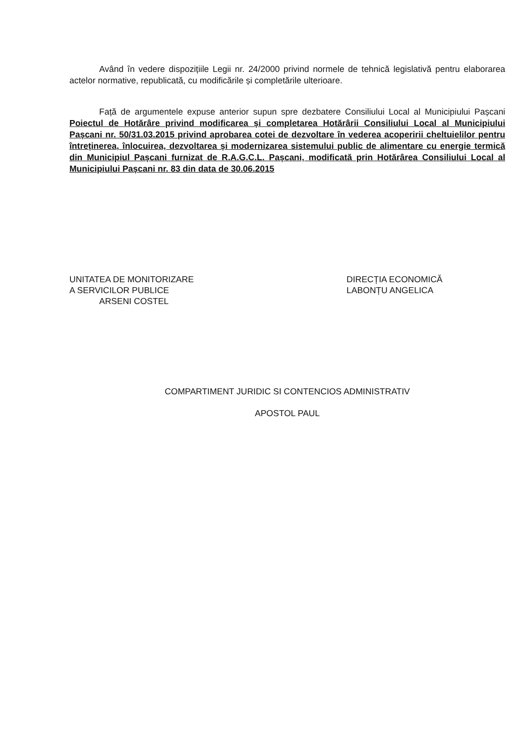Având în vedere dispozițiile Legii nr. 24/2000 privind normele de tehnică legislativă pentru elaborarea actelor normative, republicată, cu modificările și completările ulterioare.
Față de argumentele expuse anterior supun spre dezbatere Consiliului Local al Municipiului Pașcani Poiectul de Hotărâre privind modificarea și completarea Hotărârii Consiliului Local al Municipiului Pașcani nr. 50/31.03.2015 privind aprobarea cotei de dezvoltare în vederea acoperirii cheltuielilor pentru întreținerea, înlocuirea, dezvoltarea și modernizarea sistemului public de alimentare cu energie termică din Municipiul Pașcani furnizat de R.A.G.C.L. Pașcani, modificată prin Hotărârea Consiliului Local al Municipiului Pașcani nr. 83 din data de 30.06.2015
UNITATEA DE MONITORIZARE
A SERVICILOR PUBLICE
ARSENI COSTEL
DIRECȚIA ECONOMICĂ
LABONȚU ANGELICA
COMPARTIMENT JURIDIC SI CONTENCIOS ADMINISTRATIV
APOSTOL PAUL